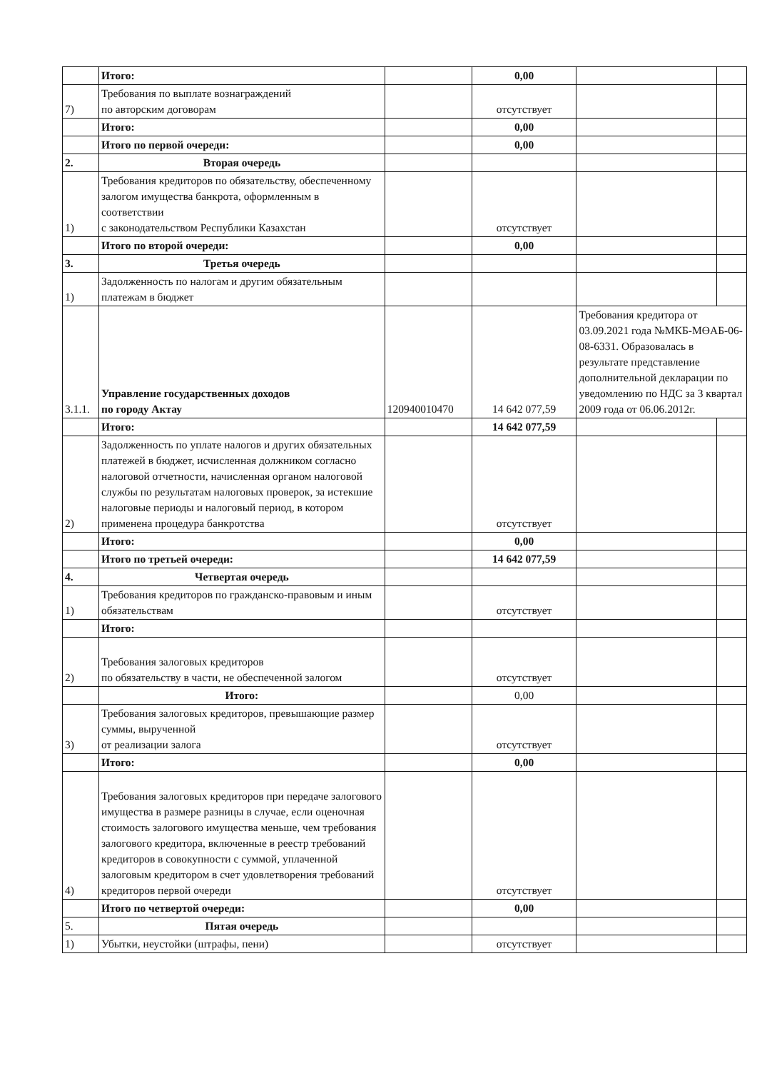| | Итого: | | 0,00 | | |
| 7) | Требования по выплате вознаграждений по авторским договорам | | отсутствует | | |
| | Итого: | | 0,00 | | |
| | Итого по первой очереди: | | 0,00 | | |
| 2. | Вторая очередь | | | | |
| 1) | Требования кредиторов по обязательству, обеспеченному залогом имущества банкрота, оформленным в соответствии с законодательством Республики Казахстан | | отсутствует | | |
| | Итого по второй очереди: | | 0,00 | | |
| 3. | Третья очередь | | | | |
| 1) | Задолженность по налогам и другим обязательным платежам в бюджет | | | | |
| 3.1.1. | Управление государственных доходов по городу Актау | 120940010470 | 14 642 077,59 | Требования кредитора от 03.09.2021 года №МКБ-МӨАБ-06-08-6331. Образовалась в результате представление дополнительной декларации по уведомлению по НДС за 3 квартал 2009 года от 06.06.2012г. | |
| | Итого: | | 14 642 077,59 | | |
| 2) | Задолженность по уплате налогов и других обязательных платежей в бюджет, исчисленная должником согласно налоговой отчетности, начисленная органом налоговой службы по результатам налоговых проверок, за истекшие налоговые периоды и налоговый период, в котором применена процедура банкротства | | отсутствует | | |
| | Итого: | | 0,00 | | |
| | Итого по третьей очереди: | | 14 642 077,59 | | |
| 4. | Четвертая очередь | | | | |
| 1) | Требования кредиторов по гражданско-правовым и иным обязательствам | | отсутствует | | |
| | Итого: | | | | |
| 2) | Требования залоговых кредиторов по обязательству в части, не обеспеченной залогом | | отсутствует | | |
| | Итого: | | 0,00 | | |
| 3) | Требования залоговых кредиторов, превышающие размер суммы, вырученной от реализации залога | | отсутствует | | |
| | Итого: | | 0,00 | | |
| 4) | Требования залоговых кредиторов при передаче залогового имущества в размере разницы в случае, если оценочная стоимость залогового имущества меньше, чем требования залогового кредитора, включенные в реестр требований кредиторов в совокупности с суммой, уплаченной залоговым кредитором в счет удовлетворения требований кредиторов первой очереди | | отсутствует | | |
| | Итого по четвертой очереди: | | 0,00 | | |
| 5. | Пятая очередь | | | | |
| 1) | Убытки, неустойки (штрафы, пени) | | отсутствует | | |